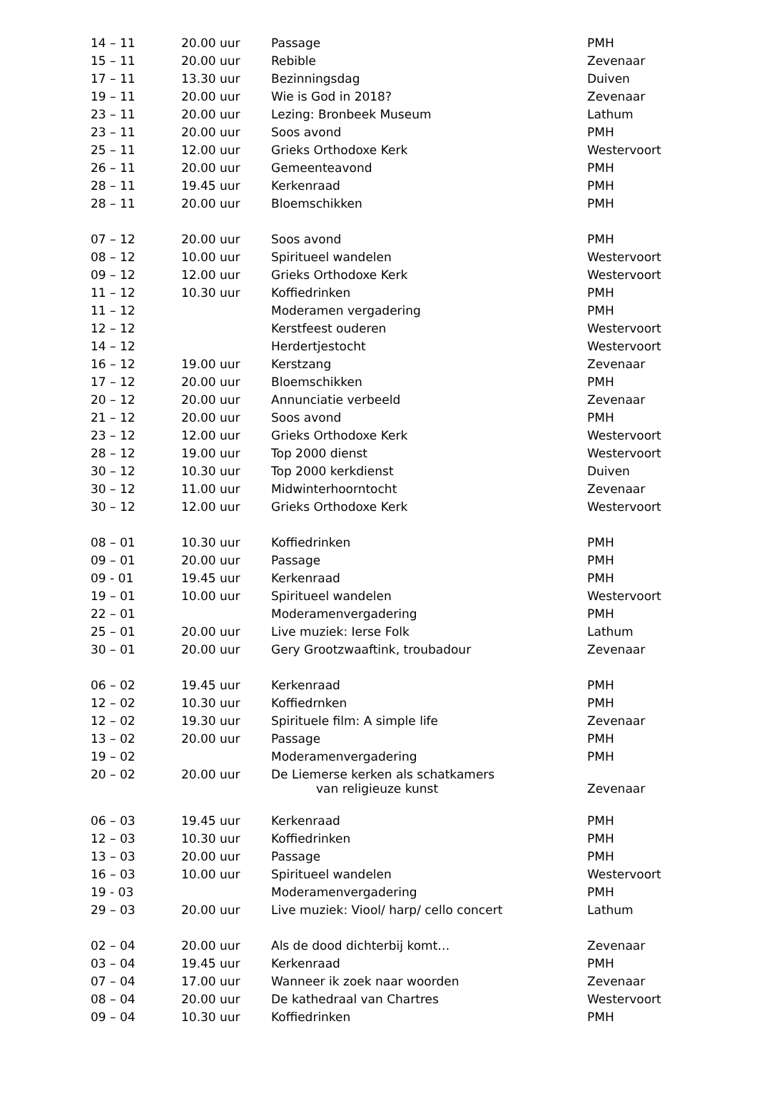| 14 – 11 | 20.00 uur | Passage | PMH |
| 15 – 11 | 20.00 uur | Rebible | Zevenaar |
| 17 – 11 | 13.30 uur | Bezinningsdag | Duiven |
| 19 – 11 | 20.00 uur | Wie is God in 2018? | Zevenaar |
| 23 – 11 | 20.00 uur | Lezing: Bronbeek Museum | Lathum |
| 23 – 11 | 20.00 uur | Soos avond | PMH |
| 25 – 11 | 12.00 uur | Grieks Orthodoxe Kerk | Westervoort |
| 26 – 11 | 20.00 uur | Gemeenteavond | PMH |
| 28 – 11 | 19.45 uur | Kerkenraad | PMH |
| 28 – 11 | 20.00 uur | Bloemschikken | PMH |
| 07 – 12 | 20.00 uur | Soos avond | PMH |
| 08 – 12 | 10.00 uur | Spiritueel wandelen | Westervoort |
| 09 – 12 | 12.00 uur | Grieks Orthodoxe Kerk | Westervoort |
| 11 – 12 | 10.30 uur | Koffiedrinken | PMH |
| 11 – 12 | | Moderamen vergadering | PMH |
| 12 – 12 | | Kerstfeest ouderen | Westervoort |
| 14 – 12 | | Herdertjestocht | Westervoort |
| 16 – 12 | 19.00 uur | Kerstzang | Zevenaar |
| 17 – 12 | 20.00 uur | Bloemschikken | PMH |
| 20 – 12 | 20.00 uur | Annunciatie verbeeld | Zevenaar |
| 21 – 12 | 20.00 uur | Soos avond | PMH |
| 23 – 12 | 12.00 uur | Grieks Orthodoxe Kerk | Westervoort |
| 28 – 12 | 19.00 uur | Top 2000 dienst | Westervoort |
| 30 – 12 | 10.30 uur | Top 2000 kerkdienst | Duiven |
| 30 – 12 | 11.00 uur | Midwinterhoorntocht | Zevenaar |
| 30 – 12 | 12.00 uur | Grieks Orthodoxe Kerk | Westervoort |
| 08 – 01 | 10.30 uur | Koffiedrinken | PMH |
| 09 – 01 | 20.00 uur | Passage | PMH |
| 09 - 01 | 19.45 uur | Kerkenraad | PMH |
| 19 – 01 | 10.00 uur | Spiritueel wandelen | Westervoort |
| 22 – 01 | | Moderamenvergadering | PMH |
| 25 – 01 | 20.00 uur | Live muziek: Ierse Folk | Lathum |
| 30 – 01 | 20.00 uur | Gery Grootzwaaftink, troubadour | Zevenaar |
| 06 – 02 | 19.45 uur | Kerkenraad | PMH |
| 12 – 02 | 10.30 uur | Koffiedrnken | PMH |
| 12 – 02 | 19.30 uur | Spirituele film: A simple life | Zevenaar |
| 13 – 02 | 20.00 uur | Passage | PMH |
| 19 – 02 | | Moderamenvergadering | PMH |
| 20 – 02 | 20.00 uur | De Liemerse kerken als schatkamers van religieuze kunst | Zevenaar |
| 06 – 03 | 19.45 uur | Kerkenraad | PMH |
| 12 – 03 | 10.30 uur | Koffiedrinken | PMH |
| 13 – 03 | 20.00 uur | Passage | PMH |
| 16 – 03 | 10.00 uur | Spiritueel wandelen | Westervoort |
| 19 - 03 | | Moderamenvergadering | PMH |
| 29 – 03 | 20.00 uur | Live muziek: Viool/ harp/ cello concert | Lathum |
| 02 – 04 | 20.00 uur | Als de dood dichterbij komt… | Zevenaar |
| 03 – 04 | 19.45 uur | Kerkenraad | PMH |
| 07 – 04 | 17.00 uur | Wanneer ik zoek naar woorden | Zevenaar |
| 08 – 04 | 20.00 uur | De kathedraal van Chartres | Westervoort |
| 09 – 04 | 10.30 uur | Koffiedrinken | PMH |